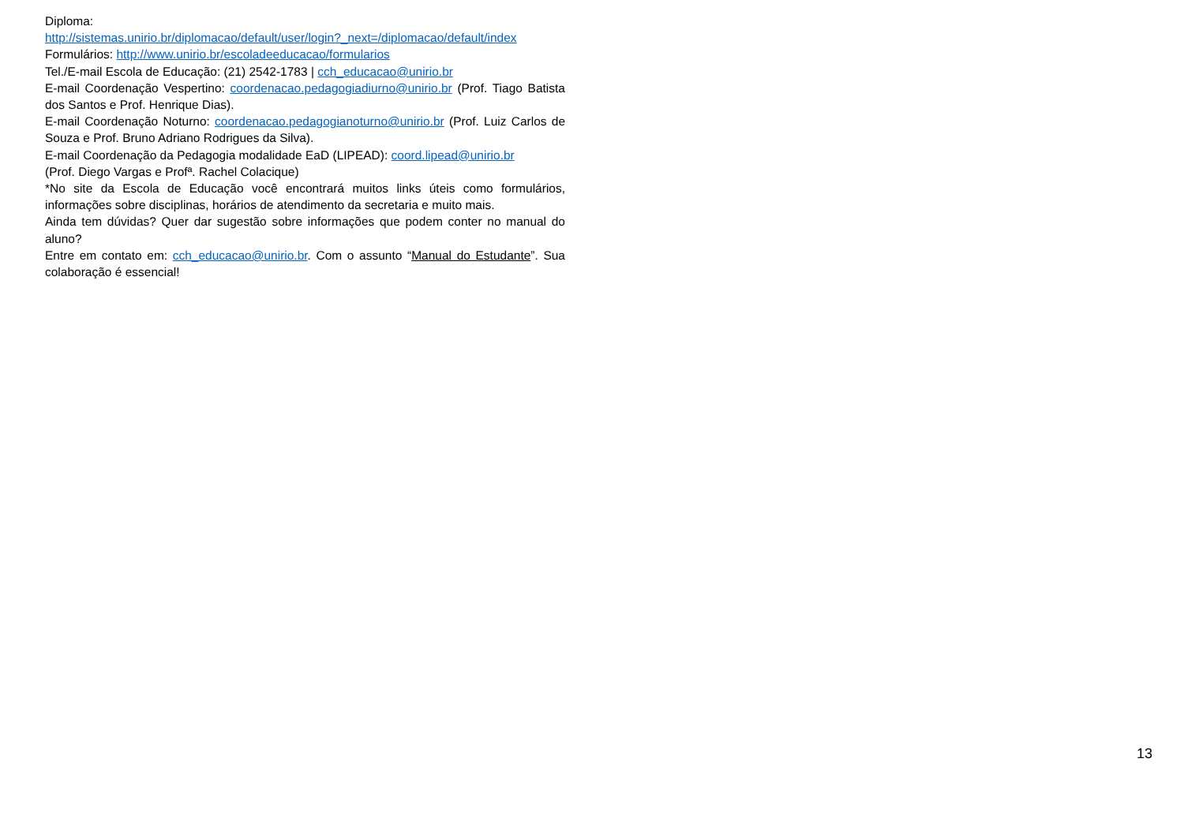Diploma:
http://sistemas.unirio.br/diplomacao/default/user/login?_next=/diplomacao/default/index
Formulários: http://www.unirio.br/escoladeeducacao/formularios
Tel./E-mail Escola de Educação: (21) 2542-1783 | cch_educacao@unirio.br
E-mail Coordenação Vespertino: coordenacao.pedagogiadiurno@unirio.br (Prof. Tiago Batista dos Santos e Prof. Henrique Dias).
E-mail Coordenação Noturno: coordenacao.pedagogianoturno@unirio.br (Prof. Luiz Carlos de Souza e Prof. Bruno Adriano Rodrigues da Silva).
E-mail Coordenação da Pedagogia modalidade EaD (LIPEAD): coord.lipead@unirio.br
(Prof. Diego Vargas e Profª. Rachel Colacique)
*No site da Escola de Educação você encontrará muitos links úteis como formulários, informações sobre disciplinas, horários de atendimento da secretaria e muito mais.
Ainda tem dúvidas? Quer dar sugestão sobre informações que podem conter no manual do aluno?
Entre em contato em: cch_educacao@unirio.br. Com o assunto “Manual do Estudante”. Sua colaboração é essencial!
13